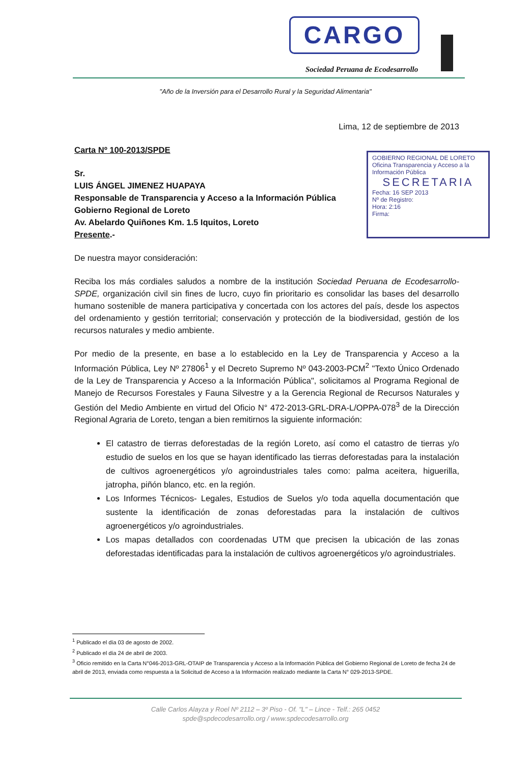CARGO
Sociedad Peruana de Ecodesarrollo
"Año de la Inversión para el Desarrollo Rural y la Seguridad Alimentaria"
GOBIERNO REGIONAL DE LORETO
Oficina Transparencia y Acceso a la Información Pública
SECRETARIA
Fecha: 16 SEP 2013
Nº de Registro:
Hora: 2:16
Firma:
Lima, 12 de septiembre de 2013
Carta Nº 100-2013/SPDE
Sr.
LUIS ÁNGEL JIMENEZ HUAPAYA
Responsable de Transparencia y Acceso a la Información Pública
Gobierno Regional de Loreto
Av. Abelardo Quiñones Km. 1.5 Iquitos, Loreto
Presente.-
De nuestra mayor consideración:
Reciba los más cordiales saludos a nombre de la institución Sociedad Peruana de Ecodesarrollo-SPDE, organización civil sin fines de lucro, cuyo fin prioritario es consolidar las bases del desarrollo humano sostenible de manera participativa y concertada con los actores del país, desde los aspectos del ordenamiento y gestión territorial; conservación y protección de la biodiversidad, gestión de los recursos naturales y medio ambiente.
Por medio de la presente, en base a lo establecido en la Ley de Transparencia y Acceso a la Información Pública, Ley Nº 27806<sup>1</sup> y el Decreto Supremo Nº 043-2003-PCM<sup>2</sup> "Texto Único Ordenado de la Ley de Transparencia y Acceso a la Información Pública", solicitamos al Programa Regional de Manejo de Recursos Forestales y Fauna Silvestre y a la Gerencia Regional de Recursos Naturales y Gestión del Medio Ambiente en virtud del Oficio N° 472-2013-GRL-DRA-L/OPPA-078<sup>3</sup> de la Dirección Regional Agraria de Loreto, tengan a bien remitirnos la siguiente información:
El catastro de tierras deforestadas de la región Loreto, así como el catastro de tierras y/o estudio de suelos en los que se hayan identificado las tierras deforestadas para la instalación de cultivos agroenergéticos y/o agroindustriales tales como: palma aceitera, higuerilla, jatropha, piñón blanco, etc. en la región.
Los Informes Técnicos- Legales, Estudios de Suelos y/o toda aquella documentación que sustente la identificación de zonas deforestadas para la instalación de cultivos agroenergéticos y/o agroindustriales.
Los mapas detallados con coordenadas UTM que precisen la ubicación de las zonas deforestadas identificadas para la instalación de cultivos agroenergéticos y/o agroindustriales.
<sup>1</sup> Publicado el día 03 de agosto de 2002.
<sup>2</sup> Publicado el día 24 de abril de 2003.
<sup>3</sup> Oficio remitido en la Carta N°046-2013-GRL-OTAIP de Transparencia y Acceso a la Información Pública del Gobierno Regional de Loreto de fecha 24 de abril de 2013, enviada como respuesta a la Solicitud de Acceso a la Información realizado mediante la Carta N° 029-2013-SPDE.
Calle Carlos Alayza y Roel Nº 2112 – 3º Piso - Of. "L" – Lince - Telf.: 265 0452
spde@spdecodesarrollo.org / www.spdecodesarrollo.org